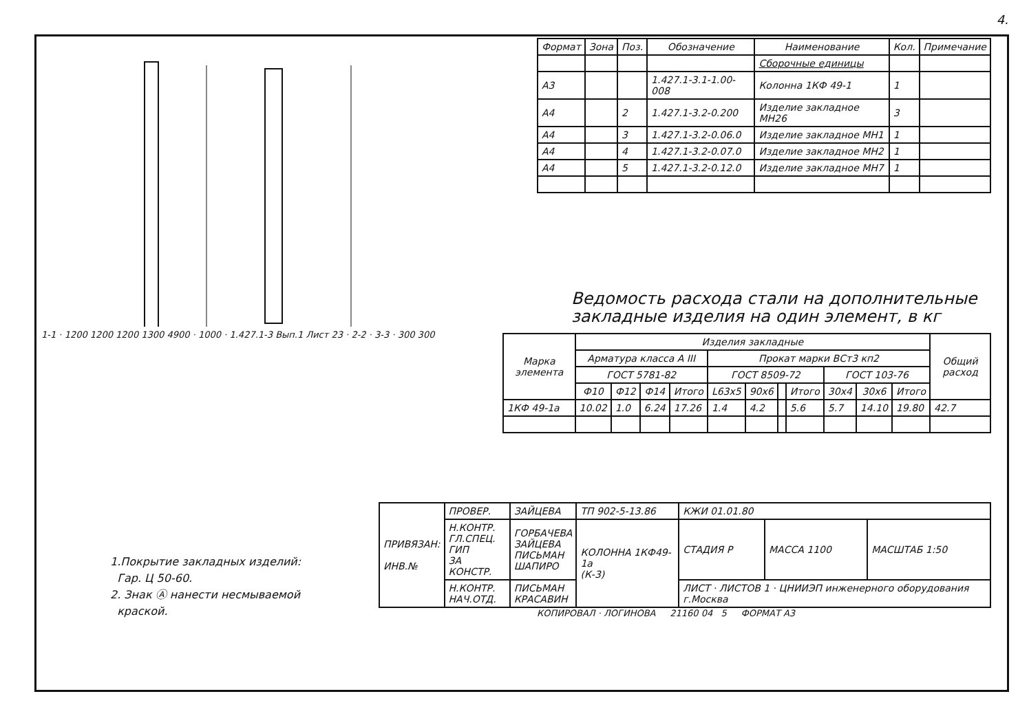4.
1-1 · 1200 1200 1200 1300 4900 · 1000 · 1.427.1-3 Вып.1 Лист 23 · 2-2 · 3-3 · 300 300
1.Покрытие закладных изделий:
Гар. Ц 50-60.
2. Знак Ⓐ нанести несмываемой
краской.
| Формат | Зона | Поз. | Обозначение | Наименование | Кол. | Примечание |
| --- | --- | --- | --- | --- | --- | --- |
| | | | | Сборочные единицы | | |
| А3 | | | 1.427.1-3.1-1.00-008 | Колонна 1КФ 49-1 | 1 | |
| А4 | | 2 | 1.427.1-3.2-0.200 | Изделие закладное МН26 | 3 | |
| А4 | | 3 | 1.427.1-3.2-0.06.0 | Изделие закладное МН1 | 1 | |
| А4 | | 4 | 1.427.1-3.2-0.07.0 | Изделие закладное МН2 | 1 | |
| А4 | | 5 | 1.427.1-3.2-0.12.0 | Изделие закладное МН7 | 1 | |
Ведомость расхода стали на дополнительные закладные изделия на один элемент, в кг
| Марка элемента | Изделия закладные | | | | | | | | | | | Общий расход |
| --- | --- | --- | --- | --- | --- | --- | --- | --- | --- | --- | --- | --- |
| | Арматура класса А III | | | | Прокат марки ВСт3 кп2 | | | | | | | |
| | ГОСТ 5781-82 | | | | ГОСТ 8509-72 | | | | ГОСТ 103-76 | | | |
| | Ф10 | Ф12 | Ф14 | Итого | L63х5 | 90х6 | | Итого | 30х4 | 30х6 | Итого | |
| 1КФ 49-1а | 10.02 | 1.0 | 6.24 | 17.26 | 1.4 | 4.2 | | 5.6 | 5.7 | 14.10 | 19.80 | 42.7 |
| ПРИВЯЗАН: ИНВ.№ | ПРОВЕР. | ЗАЙЦЕВА | ТП 902-5-13.86 | КЖИ 01.01.80 | | |
| | Н.КОНТР. ГЛ.СПЕЦ. ГИП ЗА КОНСТР. | ГОРБАЧЕВА ЗАЙЦЕВА ПИСЬМАН ШАПИРО | КОЛОННА 1КФ49-1а (К-3) | СТАДИЯ Р | МАССА 1100 | МАСШТАБ 1:50 |
| | Н.КОНТР. НАЧ.ОТД. | ПИСЬМАН КРАСАВИН | | ЛИСТ · ЛИСТОВ 1 · ЦНИИЭП инженерного оборудования г.Москва | | |
КОПИРОВАЛ · ЛОГИНОВА 21160 04 5 ФОРМАТ А3